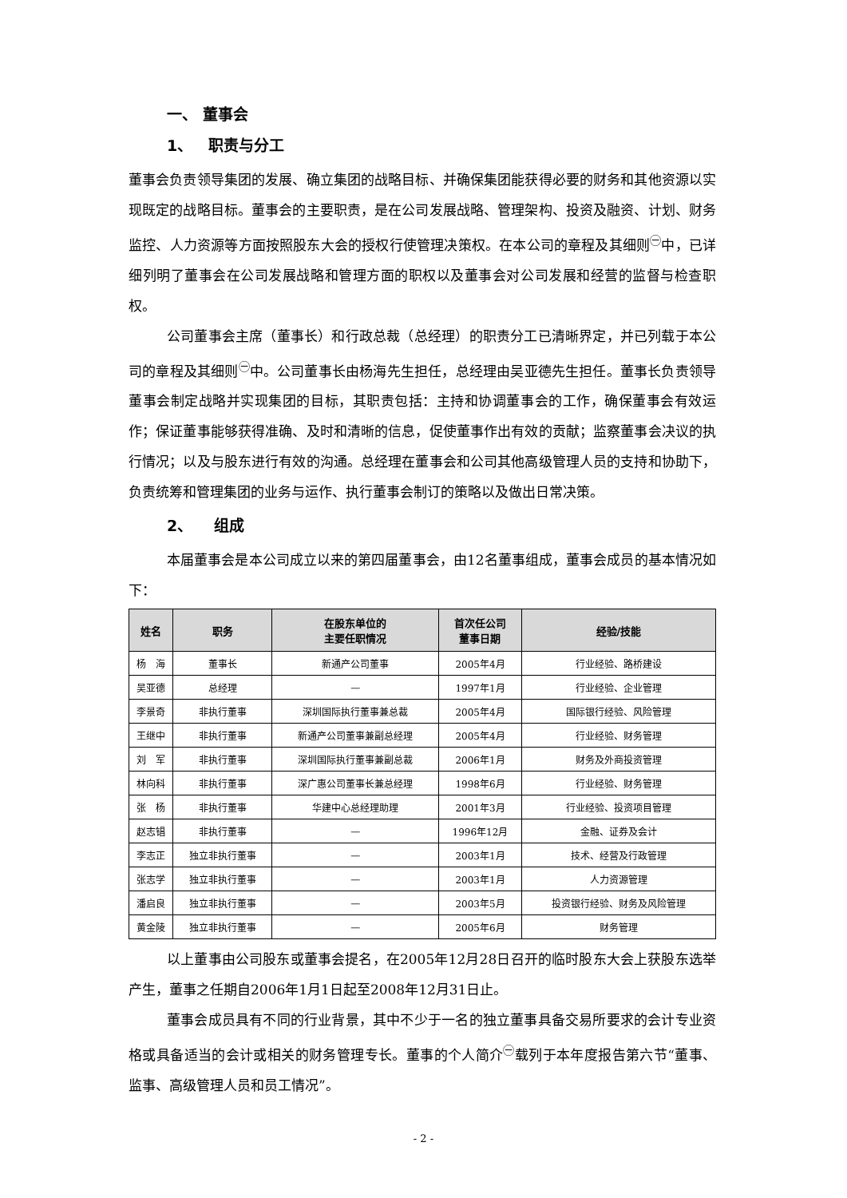一、 董事会
1、 职责与分工
董事会负责领导集团的发展、确立集团的战略目标、并确保集团能获得必要的财务和其他资源以实现既定的战略目标。董事会的主要职责，是在公司发展战略、管理架构、投资及融资、计划、财务监控、人力资源等方面按照股东大会的授权行使管理决策权。在本公司的章程及其细则<sup>㊀</sup>中，已详细列明了董事会在公司发展战略和管理方面的职权以及董事会对公司发展和经营的监督与检查职权。
公司董事会主席（董事长）和行政总裁（总经理）的职责分工已清晰界定，并已列载于本公司的章程及其细则<sup>㊀</sup>中。公司董事长由杨海先生担任，总经理由吴亚德先生担任。董事长负责领导董事会制定战略并实现集团的目标，其职责包括：主持和协调董事会的工作，确保董事会有效运作；保证董事能够获得准确、及时和清晰的信息，促使董事作出有效的贡献；监察董事会决议的执行情况；以及与股东进行有效的沟通。总经理在董事会和公司其他高级管理人员的支持和协助下，负责统筹和管理集团的业务与运作、执行董事会制订的策略以及做出日常决策。
2、 组成
本届董事会是本公司成立以来的第四届董事会，由12名董事组成，董事会成员的基本情况如下：
| 姓名 | 职务 | 在股东单位的 主要任职情况 | 首次任公司 董事日期 | 经验/技能 |
| --- | --- | --- | --- | --- |
| 杨 海 | 董事长 | 新通产公司董事 | 2005年4月 | 行业经验、路桥建设 |
| 吴亚德 | 总经理 | — | 1997年1月 | 行业经验、企业管理 |
| 李景奇 | 非执行董事 | 深圳国际执行董事兼总裁 | 2005年4月 | 国际银行经验、风险管理 |
| 王继中 | 非执行董事 | 新通产公司董事兼副总经理 | 2005年4月 | 行业经验、财务管理 |
| 刘 军 | 非执行董事 | 深圳国际执行董事兼副总裁 | 2006年1月 | 财务及外商投资管理 |
| 林向科 | 非执行董事 | 深广惠公司董事长兼总经理 | 1998年6月 | 行业经验、财务管理 |
| 张 杨 | 非执行董事 | 华建中心总经理助理 | 2001年3月 | 行业经验、投资项目管理 |
| 赵志锠 | 非执行董事 | — | 1996年12月 | 金融、证券及会计 |
| 李志正 | 独立非执行董事 | — | 2003年1月 | 技术、经营及行政管理 |
| 张志学 | 独立非执行董事 | — | 2003年1月 | 人力资源管理 |
| 潘启良 | 独立非执行董事 | — | 2003年5月 | 投资银行经验、财务及风险管理 |
| 黄金陵 | 独立非执行董事 | — | 2005年6月 | 财务管理 |
以上董事由公司股东或董事会提名，在2005年12月28日召开的临时股东大会上获股东选举产生，董事之任期自2006年1月1日起至2008年12月31日止。
董事会成员具有不同的行业背景，其中不少于一名的独立董事具备交易所要求的会计专业资格或具备适当的会计或相关的财务管理专长。董事的个人简介<sup>㊀</sup>载列于本年度报告第六节“董事、监事、高级管理人员和员工情况”。
- 2 -